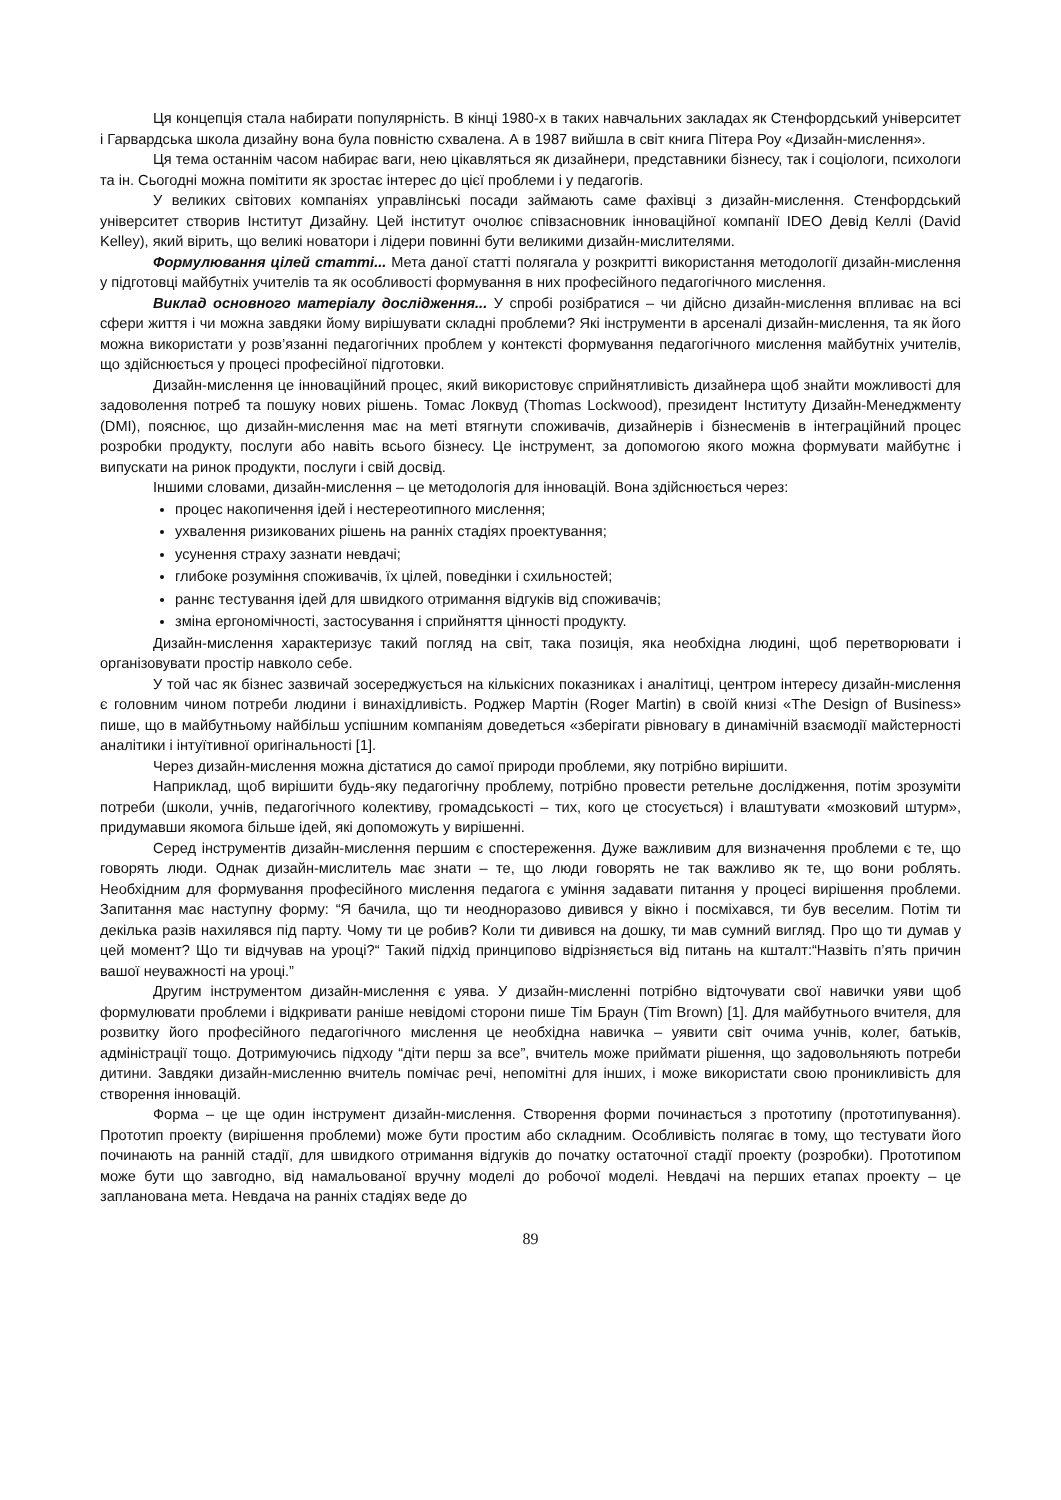Ця концепція стала набирати популярність. В кінці 1980-х в таких навчальних закладах як Стенфордський університет і Гарвардська школа дизайну вона була повністю схвалена. А в 1987 вийшла в світ книга Пітера Роу «Дизайн-мислення».
Ця тема останнім часом набирає ваги, нею цікавляться як дизайнери, представники бізнесу, так і соціологи, психологи та ін. Сьогодні можна помітити як зростає інтерес до цієї проблеми і у педагогів.
У великих світових компаніях управлінські посади займають саме фахівці з дизайн-мислення. Стенфордський університет створив Інститут Дизайну. Цей інститут очолює співзасновник інноваційної компанії IDEO Девід Келлі (David Kelley), який вірить, що великі новатори і лідери повинні бути великими дизайн-мислителями.
Формулювання цілей статті... Мета даної статті полягала у розкритті використання методології дизайн-мислення у підготовці майбутніх учителів та як особливості формування в них професійного педагогічного мислення.
Виклад основного матеріалу дослідження... У спробі розібратися – чи дійсно дизайн-мислення впливає на всі сфери життя і чи можна завдяки йому вирішувати складні проблеми? Які інструменти в арсеналі дизайн-мислення, та як його можна використати у розв’язанні педагогічних проблем у контексті формування педагогічного мислення майбутніх учителів, що здійснюється у процесі професійної підготовки.
Дизайн-мислення це інноваційний процес, який використовує сприйнятливість дизайнера щоб знайти можливості для задоволення потреб та пошуку нових рішень. Томас Локвуд (Thomas Lockwood), президент Інституту Дизайн-Менеджменту (DMI), пояснює, що дизайн-мислення має на меті втягнути споживачів, дизайнерів і бізнесменів в інтеграційний процес розробки продукту, послуги або навіть всього бізнесу. Це інструмент, за допомогою якого можна формувати майбутнє і випускати на ринок продукти, послуги і свій досвід.
Іншими словами, дизайн-мислення – це методологія для інновацій. Вона здійснюється через:
процес накопичення ідей і нестереотипного мислення;
ухвалення ризикованих рішень на ранніх стадіях проектування;
усунення страху зазнати невдачі;
глибоке розуміння споживачів, їх цілей, поведінки і схильностей;
раннє тестування ідей для швидкого отримання відгуків від споживачів;
зміна ергономічності, застосування і сприйняття цінності продукту.
Дизайн-мислення характеризує такий погляд на світ, така позиція, яка необхідна людині, щоб перетворювати і організовувати простір навколо себе.
У той час як бізнес зазвичай зосереджується на кількісних показниках і аналітиці, центром інтересу дизайн-мислення є головним чином потреби людини і винахідливість. Роджер Мартін (Roger Martin) в своїй книзі «The Design of Business» пише, що в майбутньому найбільш успішним компаніям доведеться «зберігати рівновагу в динамічній взаємодії майстерності аналітики і інтуїтивної оригінальності [1].
Через дизайн-мислення можна дістатися до самої природи проблеми, яку потрібно вирішити.
Наприклад, щоб вирішити будь-яку педагогічну проблему, потрібно провести ретельне дослідження, потім зрозуміти потреби (школи, учнів, педагогічного колективу, громадськості – тих, кого це стосується) і влаштувати «мозковий штурм», придумавши якомога більше ідей, які допоможуть у вирішенні.
Серед інструментів дизайн-мислення першим є спостереження. Дуже важливим для визначення проблеми є те, що говорять люди. Однак дизайн-мислитель має знати – те, що люди говорять не так важливо як те, що вони роблять. Необхідним для формування професійного мислення педагога є уміння задавати питання у процесі вирішення проблеми. Запитання має наступну форму: “Я бачила, що ти неодноразово дивився у вікно і посміхався, ти був веселим. Потім ти декілька разів нахилявся під парту. Чому ти це робив? Коли ти дивився на дошку, ти мав сумний вигляд. Про що ти думав у цей момент? Що ти відчував на уроці?“ Такий підхід принципово відрізняється від питань на кшталт:“Назвіть п’ять причин вашої неуважності на уроці.”
Другим інструментом дизайн-мислення є уява. У дизайн-мисленні потрібно відточувати свої навички уяви щоб формулювати проблеми і відкривати раніше невідомі сторони пише Тім Браун (Tim Brown) [1]. Для майбутнього вчителя, для розвитку його професійного педагогічного мислення це необхідна навичка – уявити світ очима учнів, колег, батьків, адміністрації тощо. Дотримуючись підходу “діти перш за все”, вчитель може приймати рішення, що задовольняють потреби дитини. Завдяки дизайн-мисленню вчитель помічає речі, непомітні для інших, і може використати свою проникливість для створення інновацій.
Форма – це ще один інструмент дизайн-мислення. Створення форми починається з прототипу (прототипування). Прототип проекту (вирішення проблеми) може бути простим або складним. Особливість полягає в тому, що тестувати його починають на ранній стадії, для швидкого отримання відгуків до початку остаточної стадії проекту (розробки). Прототипом може бути що завгодно, від намальованої вручну моделі до робочої моделі. Невдачі на перших етапах проекту – це запланована мета. Невдача на ранніх стадіях веде до
89